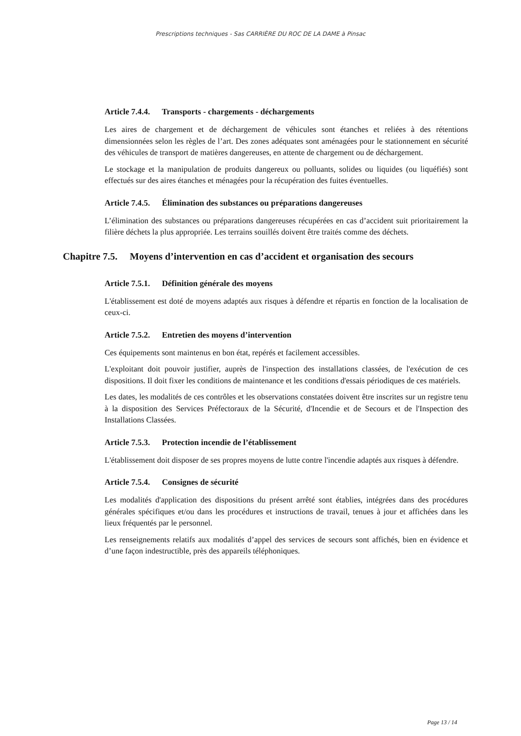Prescriptions techniques - Sas CARRIÈRE DU ROC DE LA DAME à Pinsac
Article 7.4.4. Transports - chargements - déchargements
Les aires de chargement et de déchargement de véhicules sont étanches et reliées à des rétentions dimensionnées selon les règles de l’art. Des zones adéquates sont aménagées pour le stationnement en sécurité des véhicules de transport de matières dangereuses, en attente de chargement ou de déchargement.
Le stockage et la manipulation de produits dangereux ou polluants, solides ou liquides (ou liquéfiés) sont effectués sur des aires étanches et ménagées pour la récupération des fuites éventuelles.
Article 7.4.5. Élimination des substances ou préparations dangereuses
L’élimination des substances ou préparations dangereuses récupérées en cas d’accident suit prioritairement la filière déchets la plus appropriée. Les terrains souillés doivent être traités comme des déchets.
Chapitre 7.5. Moyens d’intervention en cas d’accident et organisation des secours
Article 7.5.1. Définition générale des moyens
L'établissement est doté de moyens adaptés aux risques à défendre et répartis en fonction de la localisation de ceux-ci.
Article 7.5.2. Entretien des moyens d’intervention
Ces équipements sont maintenus en bon état, repérés et facilement accessibles.
L'exploitant doit pouvoir justifier, auprès de l'inspection des installations classées, de l'exécution de ces dispositions. Il doit fixer les conditions de maintenance et les conditions d'essais périodiques de ces matériels.
Les dates, les modalités de ces contrôles et les observations constatées doivent être inscrites sur un registre tenu à la disposition des Services Préfectoraux de la Sécurité, d'Incendie et de Secours et de l'Inspection des Installations Classées.
Article 7.5.3. Protection incendie de l’établissement
L'établissement doit disposer de ses propres moyens de lutte contre l'incendie adaptés aux risques à défendre.
Article 7.5.4. Consignes de sécurité
Les modalités d'application des dispositions du présent arrêté sont établies, intégrées dans des procédures générales spécifiques et/ou dans les procédures et instructions de travail, tenues à jour et affichées dans les lieux fréquentés par le personnel.
Les renseignements relatifs aux modalités d’appel des services de secours sont affichés, bien en évidence et d’une façon indestructible, près des appareils téléphoniques.
Page 13 / 14